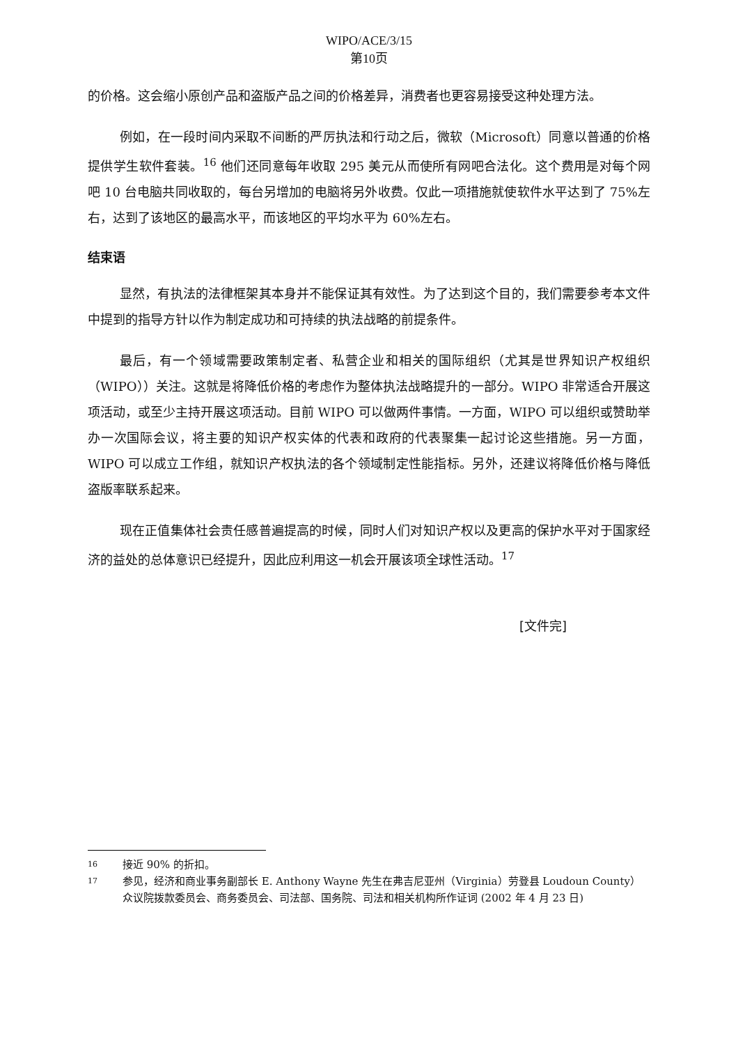WIPO/ACE/3/15
第10页
的价格。这会缩小原创产品和盗版产品之间的价格差异，消费者也更容易接受这种处理方法。
例如，在一段时间内采取不间断的严厉执法和行动之后，微软（Microsoft）同意以普通的价格提供学生软件套装。<sup>16</sup> 他们还同意每年收取 295 美元从而使所有网吧合法化。这个费用是对每个网吧 10 台电脑共同收取的，每台另增加的电脑将另外收费。仅此一项措施就使软件水平达到了 75%左右，达到了该地区的最高水平，而该地区的平均水平为 60%左右。
结束语
显然，有执法的法律框架其本身并不能保证其有效性。为了达到这个目的，我们需要参考本文件中提到的指导方针以作为制定成功和可持续的执法战略的前提条件。
最后，有一个领域需要政策制定者、私营企业和相关的国际组织（尤其是世界知识产权组织（WIPO））关注。这就是将降低价格的考虑作为整体执法战略提升的一部分。WIPO 非常适合开展这项活动，或至少主持开展这项活动。目前 WIPO 可以做两件事情。一方面，WIPO 可以组织或赞助举办一次国际会议，将主要的知识产权实体的代表和政府的代表聚集一起讨论这些措施。另一方面，WIPO 可以成立工作组，就知识产权执法的各个领域制定性能指标。另外，还建议将降低价格与降低盗版率联系起来。
现在正值集体社会责任感普遍提高的时候，同时人们对知识产权以及更高的保护水平对于国家经济的益处的总体意识已经提升，因此应利用这一机会开展该项全球性活动。<sup>17</sup>
[文件完]
16 接近 90% 的折扣。
17 参见，经济和商业事务副部长 E. Anthony Wayne 先生在弗吉尼亚州（Virginia）劳登县 Loudoun County）众议院拨款委员会、商务委员会、司法部、国务院、司法和相关机构所作证词 (2002 年 4 月 23 日)